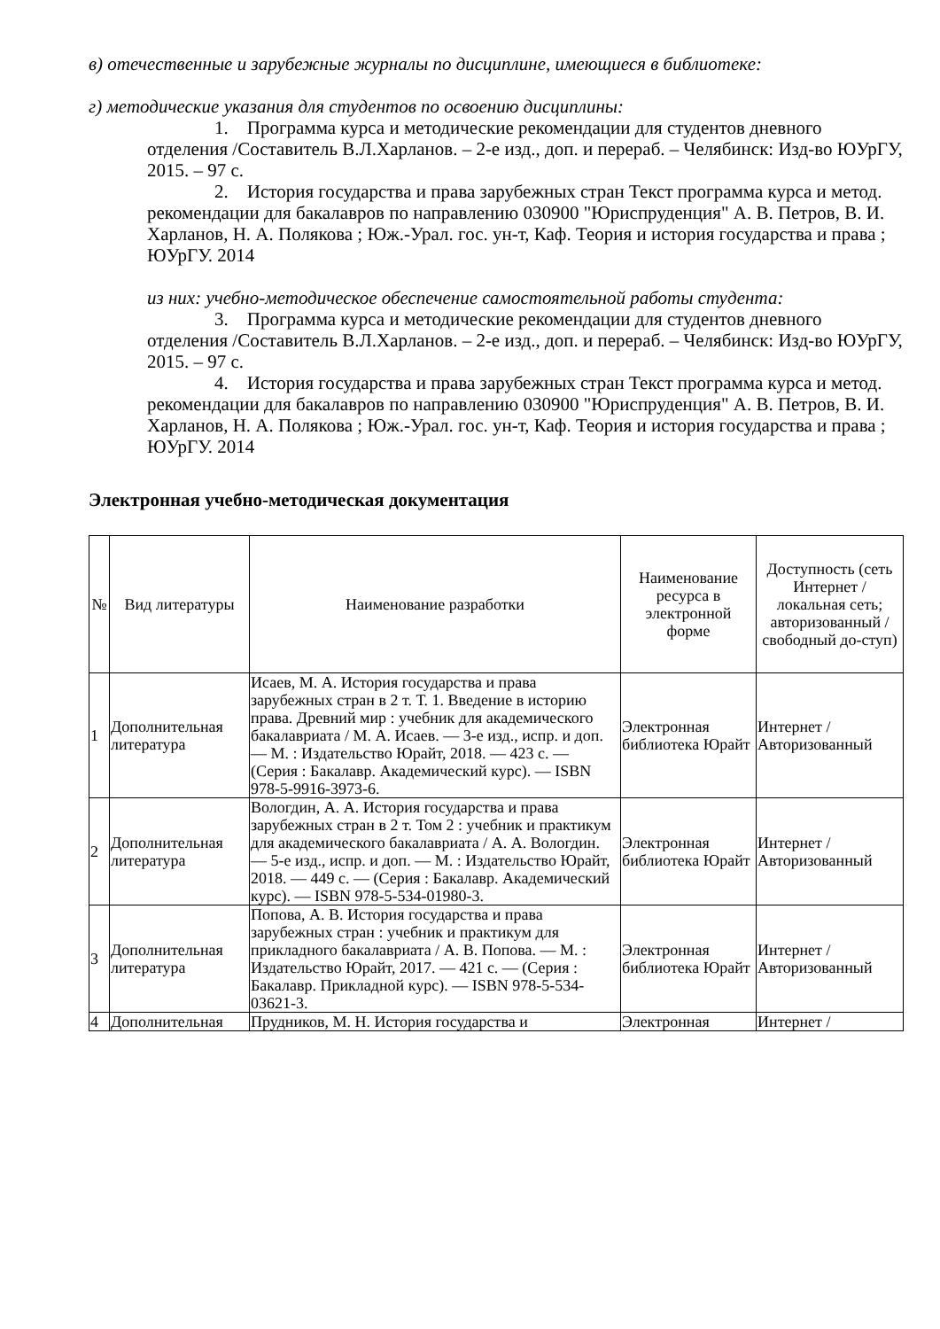в) отечественные и зарубежные журналы по дисциплине, имеющиеся в библиотеке:
г) методические указания для студентов по освоению дисциплины:
1. Программа курса и методические рекомендации для студентов дневного отделения /Составитель В.Л.Харланов. – 2-е изд., доп. и перераб. – Челябинск: Изд-во ЮУрГУ, 2015. – 97 с.
2. История государства и права зарубежных стран Текст программа курса и метод. рекомендации для бакалавров по направлению 030900 "Юриспруденция" А. В. Петров, В. И. Харланов, Н. А. Полякова ; Юж.-Урал. гос. ун-т, Каф. Теория и история государства и права ; ЮУрГУ. 2014
из них: учебно-методическое обеспечение самостоятельной работы студента:
3. Программа курса и методические рекомендации для студентов дневного отделения /Составитель В.Л.Харланов. – 2-е изд., доп. и перераб. – Челябинск: Изд-во ЮУрГУ, 2015. – 97 с.
4. История государства и права зарубежных стран Текст программа курса и метод. рекомендации для бакалавров по направлению 030900 "Юриспруденция" А. В. Петров, В. И. Харланов, Н. А. Полякова ; Юж.-Урал. гос. ун-т, Каф. Теория и история государства и права ; ЮУрГУ. 2014
Электронная учебно-методическая документация
| № | Вид литературы | Наименование разработки | Наименование ресурса в электронной форме | Доступность (сеть Интернет / локальная сеть; авторизованный / свободный до-ступ) |
| --- | --- | --- | --- | --- |
| 1 | Дополнительная литература | Исаев, М. А. История государства и права зарубежных стран в 2 т. Т. 1. Введение в историю права. Древний мир : учебник для академического бакалавриата / М. А. Исаев. — 3-е изд., испр. и доп. — М. : Издательство Юрайт, 2018. — 423 с. — (Серия : Бакалавр. Академический курс). — ISBN 978-5-9916-3973-6. | Электронная библиотека Юрайт | Интернет / Авторизованный |
| 2 | Дополнительная литература | Вологдин, А. А. История государства и права зарубежных стран в 2 т. Том 2 : учебник и практикум для академического бакалавриата / А. А. Вологдин. — 5-е изд., испр. и доп. — М. : Издательство Юрайт, 2018. — 449 с. — (Серия : Бакалавр. Академический курс). — ISBN 978-5-534-01980-3. | Электронная библиотека Юрайт | Интернет / Авторизованный |
| 3 | Дополнительная литература | Попова, А. В. История государства и права зарубежных стран : учебник и практикум для прикладного бакалавриата / А. В. Попова. — М. : Издательство Юрайт, 2017. — 421 с. — (Серия : Бакалавр. Прикладной курс). — ISBN 978-5-534-03621-3. | Электронная библиотека Юрайт | Интернет / Авторизованный |
| 4 | Дополнительная | Прудников, М. Н. История государства и | Электронная | Интернет / |